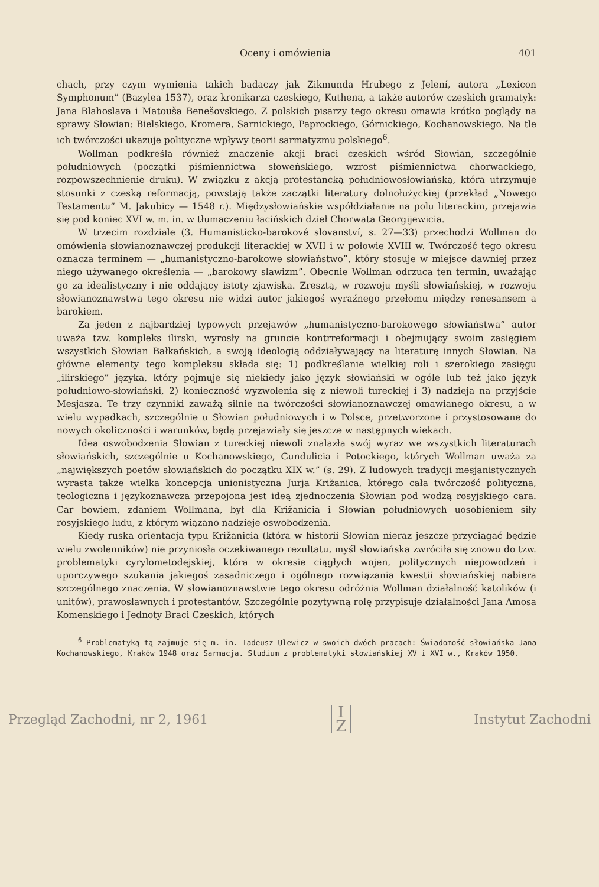Oceny i omówienia 401
chach, przy czym wymienia takich badaczy jak Zikmunda Hrubego z Jelení, autora „Lexicon Symphonum” (Bazylea 1537), oraz kronikarza czeskiego, Kuthena, a także autorów czeskich gramatyk: Jana Blahoslava i Matouša Benešovskiego. Z polskich pisarzy tego okresu omawia krótko poglądy na sprawy Słowian: Bielskiego, Kromera, Sarnickiego, Paprockiego, Górnickiego, Kochanowskiego. Na tle ich twórczości ukazuje polityczne wpływy teorii sarmatyzmu polskiego<sup>6</sup>.
Wollman podkreśla również znaczenie akcji braci czeskich wśród Słowian, szczególnie południowych (początki piśmiennictwa słoweńskiego, wzrost piśmiennictwa chorwackiego, rozpowszechnienie druku). W związku z akcją protestancką południowosłowiańską, która utrzymuje stosunki z czeską reformacją, powstają także zaczątki literatury dolnołużyckiej (przekład „Nowego Testamentu” M. Jakubicy — 1548 r.). Międzysłowiańskie współdziałanie na polu literackim, przejawia się pod koniec XVI w. m. in. w tłumaczeniu łacińskich dzieł Chorwata Georgijewicia.
W trzecim rozdziale (3. Humanisticko-barokové slovanství, s. 27—33) przechodzi Wollman do omówienia słowianoznawczej produkcji literackiej w XVII i w połowie XVIII w. Twórczość tego okresu oznacza terminem — „humanistyczno-barokowe słowiaństwo”, który stosuje w miejsce dawniej przez niego używanego określenia — „barokowy slawizm”. Obecnie Wollman odrzuca ten termin, uważając go za idealistyczny i nie oddający istoty zjawiska. Zresztą, w rozwoju myśli słowiańskiej, w rozwoju słowianoznawstwa tego okresu nie widzi autor jakiegoś wyraźnego przełomu między renesansem a barokiem.
Za jeden z najbardziej typowych przejawów „humanistyczno-barokowego słowiaństwa” autor uważa tzw. kompleks ilirski, wyrosły na gruncie kontrreformacji i obejmujący swoim zasięgiem wszystkich Słowian Bałkańskich, a swoją ideologią oddziaływający na literaturę innych Słowian. Na główne elementy tego kompleksu składa się: 1) podkreślanie wielkiej roli i szerokiego zasięgu „ilirskiego” języka, który pojmuje się niekiedy jako język słowiański w ogóle lub też jako język południowo-słowiański, 2) konieczność wyzwolenia się z niewoli tureckiej i 3) nadzieja na przyjście Mesjasza. Te trzy czynniki zaważą silnie na twórczości słowianoznawczej omawianego okresu, a w wielu wypadkach, szczególnie u Słowian południowych i w Polsce, przetworzone i przystosowane do nowych okoliczności i warunków, będą przejawiały się jeszcze w następnych wiekach.
Idea oswobodzenia Słowian z tureckiej niewoli znalazła swój wyraz we wszystkich literaturach słowiańskich, szczególnie u Kochanowskiego, Gundulicia i Potockiego, których Wollman uważa za „największych poetów słowiańskich do początku XIX w.” (s. 29). Z ludowych tradycji mesjanistycznych wyrasta także wielka koncepcja unionistyczna Jurja Križanica, którego cała twórczość polityczna, teologiczna i językoznawcza przepojona jest ideą zjednoczenia Słowian pod wodzą rosyjskiego cara. Car bowiem, zdaniem Wollmana, był dla Križanicia i Słowian południowych uosobieniem siły rosyjskiego ludu, z którym wiązano nadzieje oswobodzenia.
Kiedy ruska orientacja typu Križanicia (która w historii Słowian nieraz jeszcze przyciągać będzie wielu zwolenników) nie przyniosła oczekiwanego rezultatu, myśl słowiańska zwróciła się znowu do tzw. problematyki cyrylometodejskiej, która w okresie ciągłych wojen, politycznych niepowodzeń i uporczywego szukania jakiegoś zasadniczego i ogólnego rozwiązania kwestii słowiańskiej nabiera szczególnego znaczenia. W słowianoznawstwie tego okresu odróżnia Wollman działalność katolików (i unitów), prawosławnych i protestantów. Szczególnie pozytywną rolę przypisuje działalności Jana Amosa Komenskiego i Jednoty Braci Czeskich, których
<sup>6</sup> Problematyką tą zajmuje się m. in. Tadeusz Ulewicz w swoich dwóch pracach: Świadomość słowiańska Jana Kochanowskiego, Kraków 1948 oraz Sarmacja. Studium z problematyki słowiańskiej XV i XVI w., Kraków 1950.
Przegląd Zachodni, nr 2, 1961 I
Z Instytut Zachodni